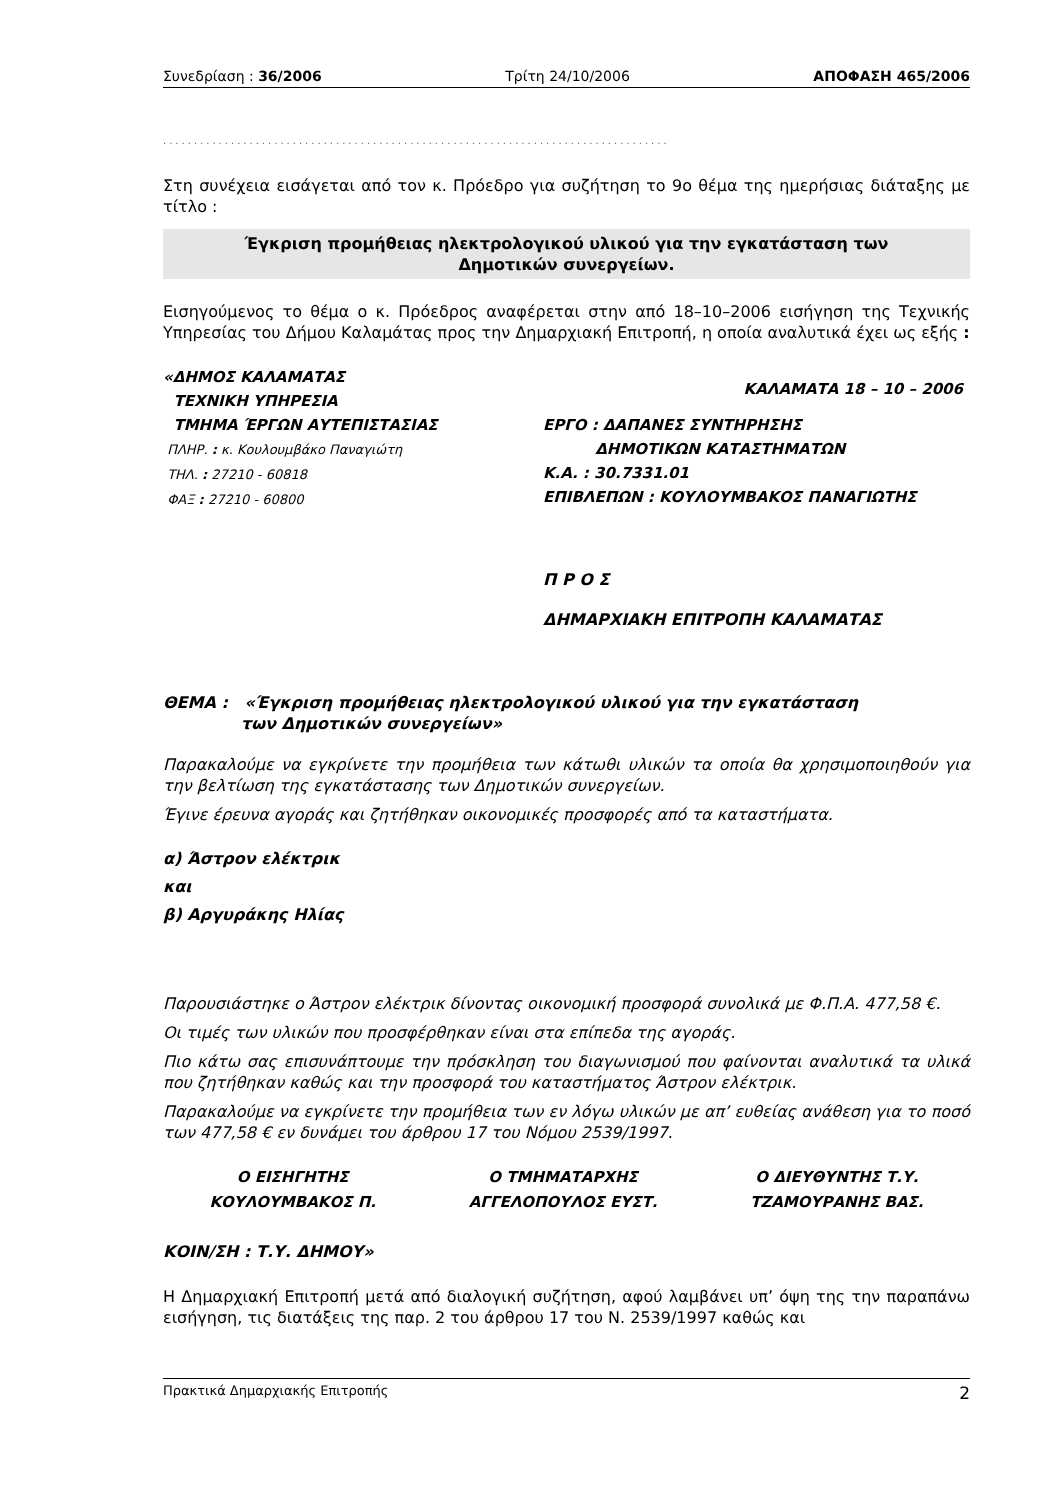Συνεδρίαση : 36/2006 Τρίτη 24/10/2006 ΑΠΟΦΑΣΗ 465/2006
..................................................................................
Στη συνέχεια εισάγεται από τον κ. Πρόεδρο για συζήτηση το 9ο θέμα της ημερήσιας διάταξης με τίτλο :
Έγκριση προμήθειας ηλεκτρολογικού υλικού για την εγκατάσταση των
Δημοτικών συνεργείων.
Εισηγούμενος το θέμα ο κ. Πρόεδρος αναφέρεται στην από 18–10–2006 εισήγηση της Τεχνικής Υπηρεσίας του Δήμου Καλαμάτας προς την Δημαρχιακή Επιτροπή, η οποία αναλυτικά έχει ως εξής :
«ΔΗΜΟΣ ΚΑΛΑΜΑΤΑΣ
ΤΕΧΝΙΚΗ ΥΠΗΡΕΣΙΑ
ΤΜΗΜΑ ΈΡΓΩΝ ΑΥΤΕΠΙΣΤΑΣΙΑΣ
ΠΛΗΡ. : κ. Κουλουμβάκο Παναγιώτη
ΤΗΛ. : 27210 - 60818
ΦΑΞ : 27210 - 60800
ΚΑΛΑΜΑΤΑ 18 – 10 – 2006
ΕΡΓΟ : ΔΑΠΑΝΕΣ ΣΥΝΤΗΡΗΣΗΣ
ΔΗΜΟΤΙΚΩΝ ΚΑΤΑΣΤΗΜΑΤΩΝ
Κ.Α. : 30.7331.01
ΕΠΙΒΛΕΠΩΝ : ΚΟΥΛΟΥΜΒΑΚΟΣ ΠΑΝΑΓΙΩΤΗΣ
Π Ρ Ο Σ
ΔΗΜΑΡΧΙΑΚΗ ΕΠΙΤΡΟΠΗ ΚΑΛΑΜΑΤΑΣ
ΘΕΜΑ : «Έγκριση προμήθειας ηλεκτρολογικού υλικού για την εγκατάσταση
των Δημοτικών συνεργείων»
Παρακαλούμε να εγκρίνετε την προμήθεια των κάτωθι υλικών τα οποία θα χρησιμοποιηθούν για την βελτίωση της εγκατάστασης των Δημοτικών συνεργείων.
Έγινε έρευνα αγοράς και ζητήθηκαν οικονομικές προσφορές από τα καταστήματα.
α) Άστρον ελέκτρικ
και
β) Αργυράκης Ηλίας
Παρουσιάστηκε ο Άστρον ελέκτρικ δίνοντας οικονομική προσφορά συνολικά με Φ.Π.Α. 477,58 €.
Οι τιμές των υλικών που προσφέρθηκαν είναι στα επίπεδα της αγοράς.
Πιο κάτω σας επισυνάπτουμε την πρόσκληση του διαγωνισμού που φαίνονται αναλυτικά τα υλικά που ζητήθηκαν καθώς και την προσφορά του καταστήματος Άστρον ελέκτρικ.
Παρακαλούμε να εγκρίνετε την προμήθεια των εν λόγω υλικών με απ’ ευθείας ανάθεση για το ποσό των 477,58 € εν δυνάμει του άρθρου 17 του Νόμου 2539/1997.
Ο ΕΙΣΗΓΗΤΗΣ
ΚΟΥΛΟΥΜΒΑΚΟΣ Π.
Ο ΤΜΗΜΑΤΑΡΧΗΣ
ΑΓΓΕΛΟΠΟΥΛΟΣ ΕΥΣΤ.
Ο ΔΙΕΥΘΥΝΤΗΣ Τ.Υ.
ΤΖΑΜΟΥΡΑΝΗΣ ΒΑΣ.
ΚΟΙΝ/ΣΗ : Τ.Υ. ΔΗΜΟΥ»
Η Δημαρχιακή Επιτροπή μετά από διαλογική συζήτηση, αφού λαμβάνει υπ’ όψη της την παραπάνω εισήγηση, τις διατάξεις της παρ. 2 του άρθρου 17 του Ν. 2539/1997 καθώς και
Πρακτικά Δημαρχιακής Επιτροπής 2